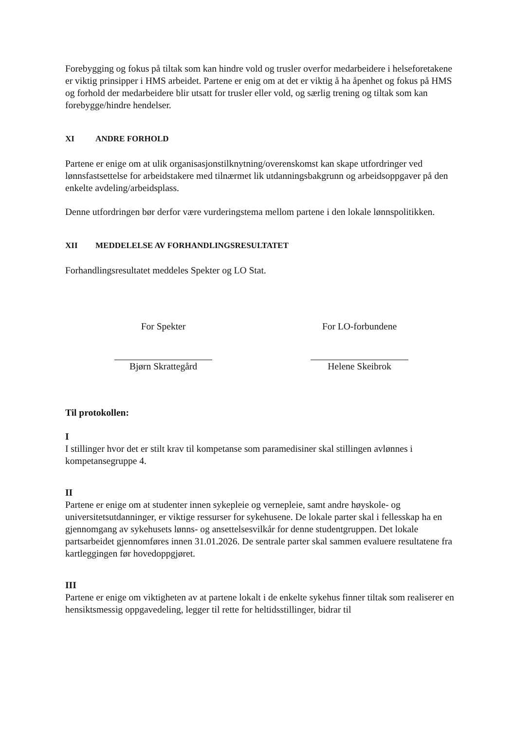Forebygging og fokus på tiltak som kan hindre vold og trusler overfor medarbeidere i helseforetakene er viktig prinsipper i HMS arbeidet. Partene er enig om at det er viktig å ha åpenhet og fokus på HMS og forhold der medarbeidere blir utsatt for trusler eller vold, og særlig trening og tiltak som kan forebygge/hindre hendelser.
XI ANDRE FORHOLD
Partene er enige om at ulik organisasjonstilknytning/overenskomst kan skape utfordringer ved lønnsfastsettelse for arbeidstakere med tilnærmet lik utdanningsbakgrunn og arbeidsoppgaver på den enkelte avdeling/arbeidsplass.
Denne utfordringen bør derfor være vurderingstema mellom partene i den lokale lønnspolitikken.
XII MEDDELELSE AV FORHANDLINGSRESULTATET
Forhandlingsresultatet meddeles Spekter og LO Stat.
For Spekter
Bjørn Skrattegård
For LO-forbundene
Helene Skeibrok
Til protokollen:
I
I stillinger hvor det er stilt krav til kompetanse som paramedisiner skal stillingen avlønnes i kompetansegruppe 4.
II
Partene er enige om at studenter innen sykepleie og vernepleie, samt andre høyskole- og universitetsutdanninger, er viktige ressurser for sykehusene. De lokale parter skal i fellesskap ha en gjennomgang av sykehusets lønns- og ansettelsesvilkår for denne studentgruppen. Det lokale partsarbeidet gjennomføres innen 31.01.2026. De sentrale parter skal sammen evaluere resultatene fra kartleggingen før hovedoppgjøret.
III
Partene er enige om viktigheten av at partene lokalt i de enkelte sykehus finner tiltak som realiserer en hensiktsmessig oppgavedeling, legger til rette for heltidsstillinger, bidrar til